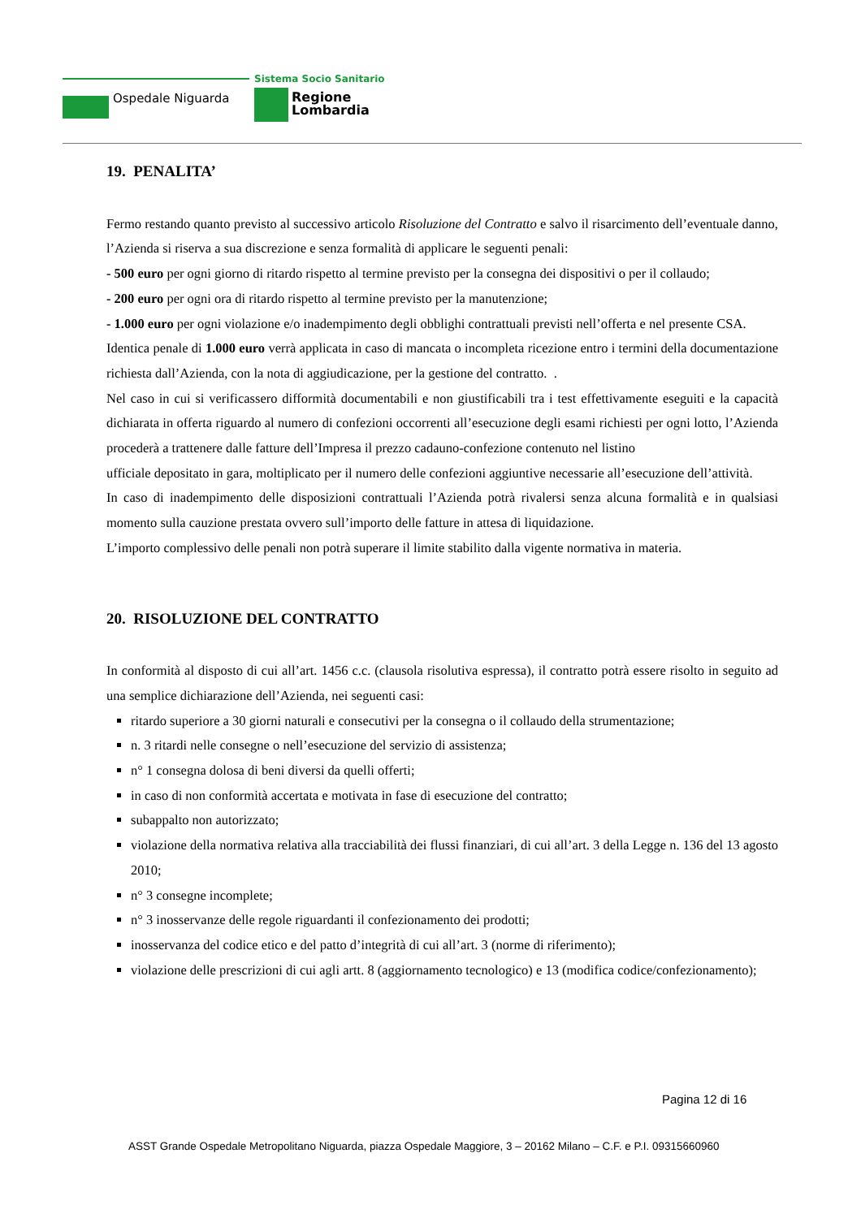Ospedale Niguarda
Sistema Socio Sanitario
Regione
Lombardia
19. PENALITA’
Fermo restando quanto previsto al successivo articolo Risoluzione del Contratto e salvo il risarcimento dell’eventuale danno, l’Azienda si riserva a sua discrezione e senza formalità di applicare le seguenti penali:
- 500 euro per ogni giorno di ritardo rispetto al termine previsto per la consegna dei dispositivi o per il collaudo;
- 200 euro per ogni ora di ritardo rispetto al termine previsto per la manutenzione;
- 1.000 euro per ogni violazione e/o inadempimento degli obblighi contrattuali previsti nell’offerta e nel presente CSA.
Identica penale di 1.000 euro verrà applicata in caso di mancata o incompleta ricezione entro i termini della documentazione richiesta dall’Azienda, con la nota di aggiudicazione, per la gestione del contratto. .
Nel caso in cui si verificassero difformità documentabili e non giustificabili tra i test effettivamente eseguiti e la capacità dichiarata in offerta riguardo al numero di confezioni occorrenti all’esecuzione degli esami richiesti per ogni lotto, l’Azienda procederà a trattenere dalle fatture dell’Impresa il prezzo cadauno-confezione contenuto nel listino
ufficiale depositato in gara, moltiplicato per il numero delle confezioni aggiuntive necessarie all’esecuzione dell’attività.
In caso di inadempimento delle disposizioni contrattuali l’Azienda potrà rivalersi senza alcuna formalità e in qualsiasi momento sulla cauzione prestata ovvero sull’importo delle fatture in attesa di liquidazione.
L’importo complessivo delle penali non potrà superare il limite stabilito dalla vigente normativa in materia.
20. RISOLUZIONE DEL CONTRATTO
In conformità al disposto di cui all’art. 1456 c.c. (clausola risolutiva espressa), il contratto potrà essere risolto in seguito ad una semplice dichiarazione dell’Azienda, nei seguenti casi:
ritardo superiore a 30 giorni naturali e consecutivi per la consegna o il collaudo della strumentazione;
n. 3 ritardi nelle consegne o nell’esecuzione del servizio di assistenza;
n° 1 consegna dolosa di beni diversi da quelli offerti;
in caso di non conformità accertata e motivata in fase di esecuzione del contratto;
subappalto non autorizzato;
violazione della normativa relativa alla tracciabilità dei flussi finanziari, di cui all’art. 3 della Legge n. 136 del 13 agosto 2010;
n° 3 consegne incomplete;
n° 3 inosservanze delle regole riguardanti il confezionamento dei prodotti;
inosservanza del codice etico e del patto d’integrità di cui all’art. 3 (norme di riferimento);
violazione delle prescrizioni di cui agli artt. 8 (aggiornamento tecnologico) e 13 (modifica codice/confezionamento);
Pagina 12 di 16
ASST Grande Ospedale Metropolitano Niguarda, piazza Ospedale Maggiore, 3 – 20162 Milano – C.F. e P.I. 09315660960